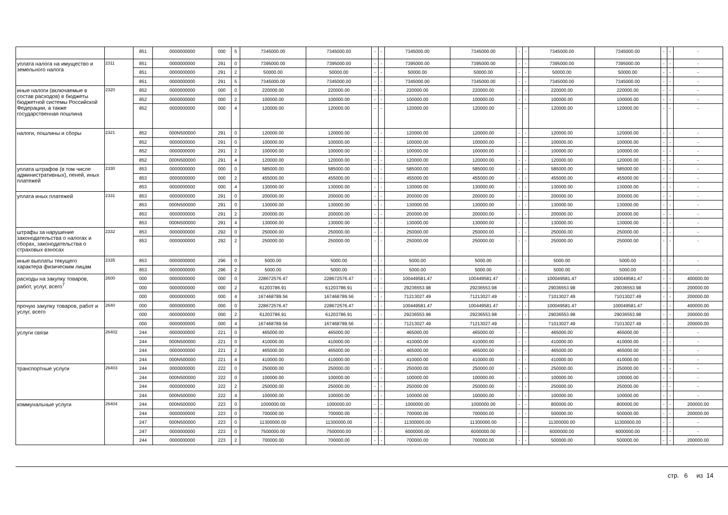| | | 851 | 0000000000 | 000 | 5 | 7345000.00 | 7345000.00 | - | - | 7345000.00 | 7345000.00 | - | - | 7345000.00 | 7345000.00 | - | - | - |
| уплата налога на имущество и земельного налога | 2311 | 851 | 0000000000 | 291 | 0 | 7395000.00 | 7395000.00 | - | - | 7395000.00 | 7395000.00 | - | - | 7395000.00 | 7395000.00 | - | - | - |
| | | 851 | 0000000000 | 291 | 2 | 50000.00 | 50000.00 | - | - | 50000.00 | 50000.00 | - | - | 50000.00 | 50000.00 | - | - | - |
| | | 851 | 0000000000 | 291 | 5 | 7345000.00 | 7345000.00 | - | - | 7345000.00 | 7345000.00 | - | - | 7345000.00 | 7345000.00 | - | - | - |
| иные налоги (включаемые в состав расходов) в бюджеты бюджетной системы Российской Федерации, а также государственная пошлина | 2320 | 852 | 0000000000 | 000 | 0 | 220000.00 | 220000.00 | - | - | 220000.00 | 220000.00 | - | - | 220000.00 | 220000.00 | - | - | - |
| | | 852 | 0000000000 | 000 | 2 | 100000.00 | 100000.00 | - | - | 100000.00 | 100000.00 | - | - | 100000.00 | 100000.00 | - | - | - |
| | | 852 | 0000000000 | 000 | 4 | 120000.00 | 120000.00 | - | - | 120000.00 | 120000.00 | - | - | 120000.00 | 120000.00 | - | - | - |
| налоги, пошлины и сборы | 2321 | 852 | 000N500000 | 291 | 0 | 120000.00 | 120000.00 | - | - | 120000.00 | 120000.00 | - | - | 120000.00 | 120000.00 | - | - | - |
| | | 852 | 0000000000 | 291 | 0 | 100000.00 | 100000.00 | - | - | 100000.00 | 100000.00 | - | - | 100000.00 | 100000.00 | - | - | - |
| | | 852 | 0000000000 | 291 | 2 | 100000.00 | 100000.00 | - | - | 100000.00 | 100000.00 | - | - | 100000.00 | 100000.00 | - | - | - |
| | | 852 | 000N500000 | 291 | 4 | 120000.00 | 120000.00 | - | - | 120000.00 | 120000.00 | - | - | 120000.00 | 120000.00 | - | - | - |
| уплата штрафов (в том числе административных), пеней, иных платежей | 2330 | 853 | 0000000000 | 000 | 0 | 585000.00 | 585000.00 | - | - | 585000.00 | 585000.00 | - | - | 585000.00 | 585000.00 | - | - | - |
| | | 853 | 0000000000 | 000 | 2 | 455000.00 | 455000.00 | - | - | 455000.00 | 455000.00 | - | - | 455000.00 | 455000.00 | - | - | - |
| | | 853 | 0000000000 | 000 | 4 | 130000.00 | 130000.00 | - | - | 130000.00 | 130000.00 | - | - | 130000.00 | 130000.00 | - | - | - |
| уплата иных платежей | 2331 | 853 | 0000000000 | 291 | 0 | 200000.00 | 200000.00 | - | - | 200000.00 | 200000.00 | - | - | 200000.00 | 200000.00 | - | - | - |
| | | 853 | 000N500000 | 291 | 0 | 130000.00 | 130000.00 | - | - | 130000.00 | 130000.00 | - | - | 130000.00 | 130000.00 | - | - | - |
| | | 853 | 0000000000 | 291 | 2 | 200000.00 | 200000.00 | - | - | 200000.00 | 200000.00 | - | - | 200000.00 | 200000.00 | - | - | - |
| | | 853 | 000N500000 | 291 | 4 | 130000.00 | 130000.00 | - | - | 130000.00 | 130000.00 | - | - | 130000.00 | 130000.00 | - | - | - |
| штрафы за нарушение законодательства о налогах и сборах, законодательства о страховых взносах | 2332 | 853 | 0000000000 | 292 | 0 | 250000.00 | 250000.00 | - | - | 250000.00 | 250000.00 | - | - | 250000.00 | 250000.00 | - | - | - |
| | | 853 | 0000000000 | 292 | 2 | 250000.00 | 250000.00 | - | - | 250000.00 | 250000.00 | - | - | 250000.00 | 250000.00 | - | - | - |
| иные выплаты текущего характера физическим лицам | 2335 | 853 | 0000000000 | 296 | 0 | 5000.00 | 5000.00 | - | - | 5000.00 | 5000.00 | - | - | 5000.00 | 5000.00 | - | - | - |
| | | 853 | 0000000000 | 296 | 2 | 5000.00 | 5000.00 | - | - | 5000.00 | 5000.00 | - | - | 5000.00 | 5000.00 | - | - | - |
| расходы на закупку товаров, работ, услуг, всего<sup>7</sup> | 2600 | 000 | 0000000000 | 000 | 0 | 228672576.47 | 228672576.47 | - | - | 100449581.47 | 100449581.47 | - | - | 100049581.47 | 100049581.47 | - | - | 400000.00 |
| | | 000 | 0000000000 | 000 | 2 | 61203786.91 | 61203786.91 | - | - | 29236553.98 | 29236553.98 | - | - | 29036553.98 | 29036553.98 | - | - | 200000.00 |
| | | 000 | 0000000000 | 000 | 4 | 167468789.56 | 167468789.56 | - | - | 71213027.49 | 71213027.49 | - | - | 71013027.49 | 71013027.49 | - | - | 200000.00 |
| прочую закупку товаров, работ и услуг, всего | 2640 | 000 | 0000000000 | 000 | 0 | 228672576.47 | 228672576.47 | - | - | 100449581.47 | 100449581.47 | - | - | 100049581.47 | 100049581.47 | - | - | 400000.00 |
| | | 000 | 0000000000 | 000 | 2 | 61203786.91 | 61203786.91 | - | - | 29236553.98 | 29236553.98 | - | - | 29036553.98 | 29036553.98 | - | - | 200000.00 |
| | | 000 | 0000000000 | 000 | 4 | 167468789.56 | 167468789.56 | - | - | 71213027.49 | 71213027.49 | - | - | 71013027.49 | 71013027.49 | - | - | 200000.00 |
| услуги связи | 26402 | 244 | 0000000000 | 221 | 0 | 465000.00 | 465000.00 | - | - | 465000.00 | 465000.00 | - | - | 465000.00 | 465000.00 | - | - | - |
| | | 244 | 000N500000 | 221 | 0 | 410000.00 | 410000.00 | - | - | 410000.00 | 410000.00 | - | - | 410000.00 | 410000.00 | - | - | - |
| | | 244 | 0000000000 | 221 | 2 | 465000.00 | 465000.00 | - | - | 465000.00 | 465000.00 | - | - | 465000.00 | 465000.00 | - | - | - |
| | | 244 | 000N500000 | 221 | 4 | 410000.00 | 410000.00 | - | - | 410000.00 | 410000.00 | - | - | 410000.00 | 410000.00 | - | - | - |
| транспортные услуги | 26403 | 244 | 0000000000 | 222 | 0 | 250000.00 | 250000.00 | - | - | 250000.00 | 250000.00 | - | - | 250000.00 | 250000.00 | - | - | - |
| | | 244 | 000N500000 | 222 | 0 | 100000.00 | 100000.00 | - | - | 100000.00 | 100000.00 | - | - | 100000.00 | 100000.00 | - | - | - |
| | | 244 | 0000000000 | 222 | 2 | 250000.00 | 250000.00 | - | - | 250000.00 | 250000.00 | - | - | 250000.00 | 250000.00 | - | - | - |
| | | 244 | 000N500000 | 222 | 4 | 100000.00 | 100000.00 | - | - | 100000.00 | 100000.00 | - | - | 100000.00 | 100000.00 | - | - | - |
| коммунальные услуги | 26404 | 244 | 000N500000 | 223 | 0 | 1000000.00 | 1000000.00 | - | - | 1000000.00 | 1000000.00 | - | - | 800000.00 | 800000.00 | - | - | 200000.00 |
| | | 244 | 0000000000 | 223 | 0 | 700000.00 | 700000.00 | - | - | 700000.00 | 700000.00 | - | - | 500000.00 | 500000.00 | - | - | 200000.00 |
| | | 247 | 000N500000 | 223 | 0 | 11300000.00 | 11300000.00 | - | - | 11300000.00 | 11300000.00 | - | - | 11300000.00 | 11300000.00 | - | - | - |
| | | 247 | 0000000000 | 223 | 0 | 7500000.00 | 7500000.00 | - | - | 6000000.00 | 6000000.00 | - | - | 6000000.00 | 6000000.00 | - | - | - |
| | | 244 | 0000000000 | 223 | 2 | 700000.00 | 700000.00 | - | - | 700000.00 | 700000.00 | - | - | 500000.00 | 500000.00 | - | - | 200000.00 |
стр. 6 из 14